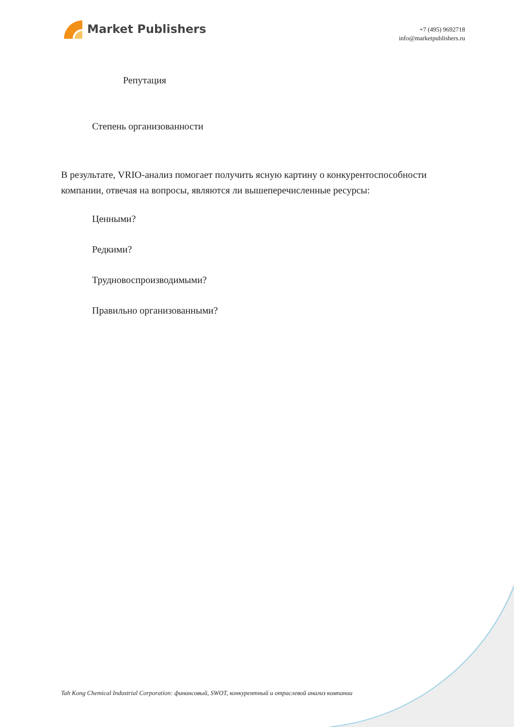Market Publishers
+7 (495) 9692718
info@marketpublishers.ru
Репутация
Степень организованности
В результате, VRIO-анализ помогает получить ясную картину о конкурентоспособности компании, отвечая на вопросы, являются ли вышеперечисленные ресурсы:
Ценными?
Редкими?
Трудновоспроизводимыми?
Правильно организованными?
Tah Kong Chemical Industrial Corporation: финансовый, SWOT, конкурентный и отраслевой анализ компании